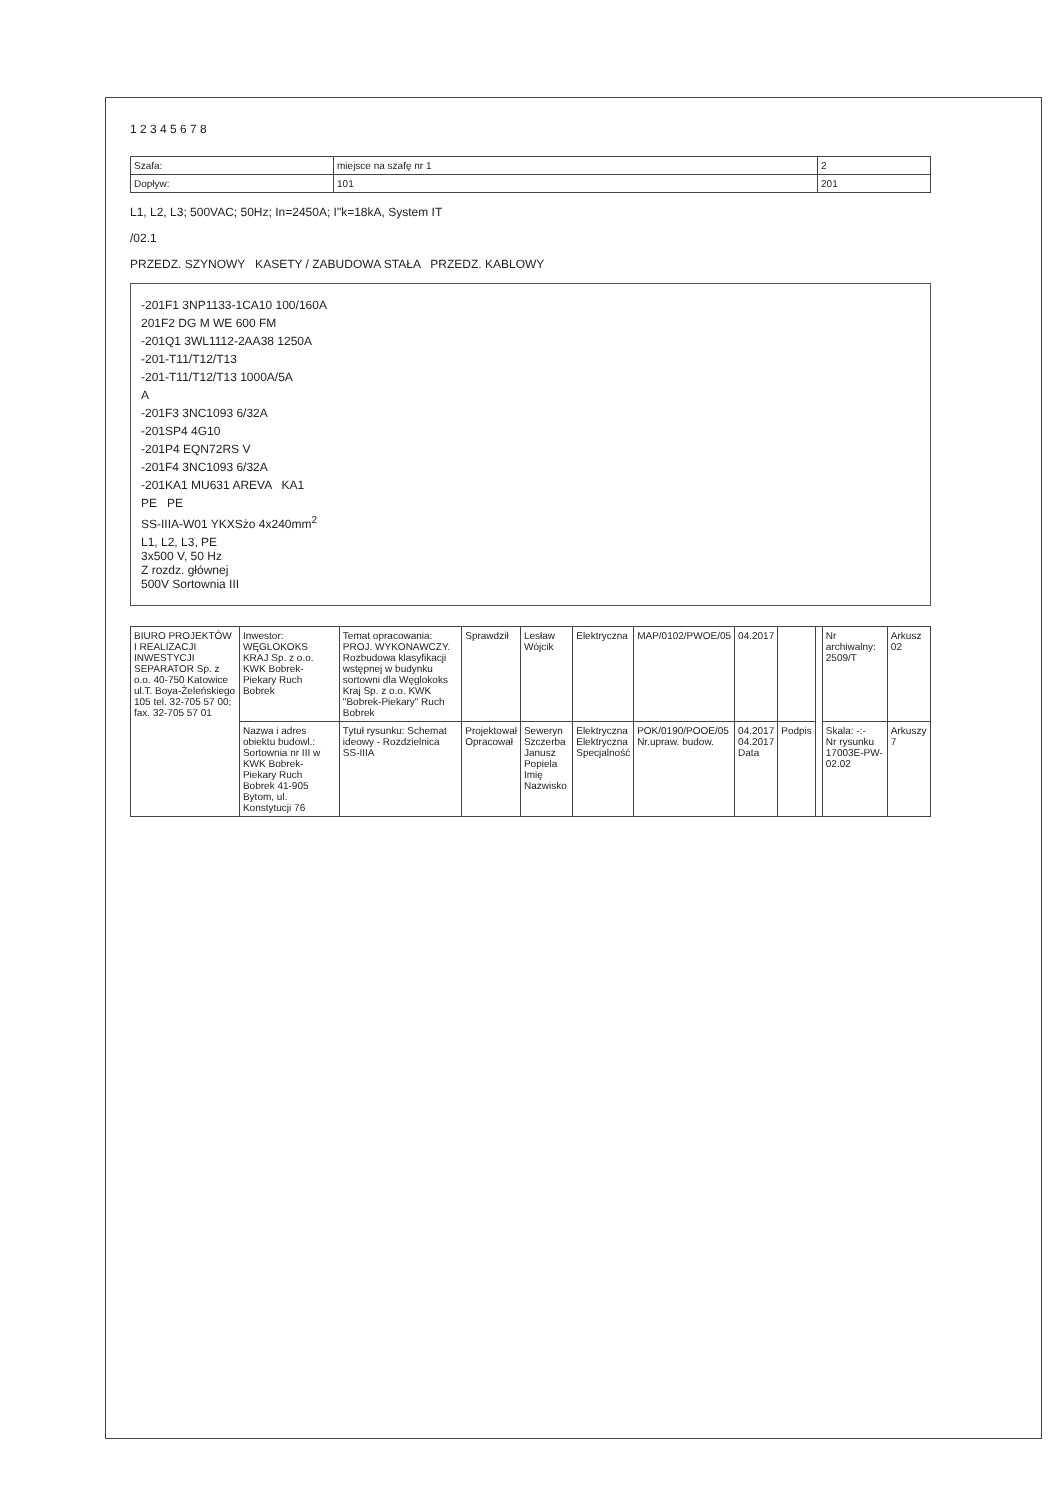1 2 3 4 5 6 7 8
| Szafa: | miejsce na szafę nr 1 | 2 |
| Dopływ: | 101 | 201 |
L1, L2, L3; 500VAC; 50Hz; In=2450A; I"k=18kA, System IT
/02.1
PRZEDZ. SZYNOWY KASETY / ZABUDOWA STAŁA PRZEDZ. KABLOWY
-201F1 3NP1133-1CA10 100/160A
201F2 DG M WE 600 FM
-201Q1 3WL1112-2AA38 1250A
-201-T11/T12/T13
-201-T11/T12/T13 1000A/5A
A
-201F3 3NC1093 6/32A
-201SP4 4G10
-201P4 EQN72RS V
-201F4 3NC1093 6/32A
-201KA1 MU631 AREVA KA1
PE PE
SS-IIIA-W01 YKXSżo 4x240mm<sup>2</sup>
L1, L2, L3, PE
3x500 V, 50 Hz
Z rozdz. głównej
500V Sortownia III
| BIURO PROJEKTÓW I REALIZACJI INWESTYCJI SEPARATOR Sp. z o.o. 40-750 Katowice ul.T. Boya-Żeleńskiego 105 tel. 32-705 57 00; fax. 32-705 57 01 | Inwestor: WĘGLOKOKS KRAJ Sp. z o.o. KWK Bobrek-Piekary Ruch Bobrek | Temat opracowania: PROJ. WYKONAWCZY. Rozbudowa klasyfikacji wstępnej w budynku sortowni dla Węglokoks Kraj Sp. z o.o. KWK "Bobrek-Piekary" Ruch Bobrek | Sprawdził | Lesław Wójcik | Elektryczna | MAP/0102/PWOE/05 | 04.2017 | | | Nr archiwalny: 2509/T | Arkusz 02 |
| | Nazwa i adres obiektu budowl.: Sortownia nr III w KWK Bobrek-Piekary Ruch Bobrek 41-905 Bytom, ul. Konstytucji 76 | Tytuł rysunku: Schemat ideowy - Rozdzielnica SS-IIIA | Projektował Opracował | Seweryn Szczerba Janusz Popiela Imię Nazwisko | Elektryczna Elektryczna Specjalność | POK/0190/POOE/05 Nr.upraw. budow. | 04.2017 04.2017 Data | Podpis | | Skala: -:- Nr rysunku 17003E-PW-02.02 | Arkuszy 7 |